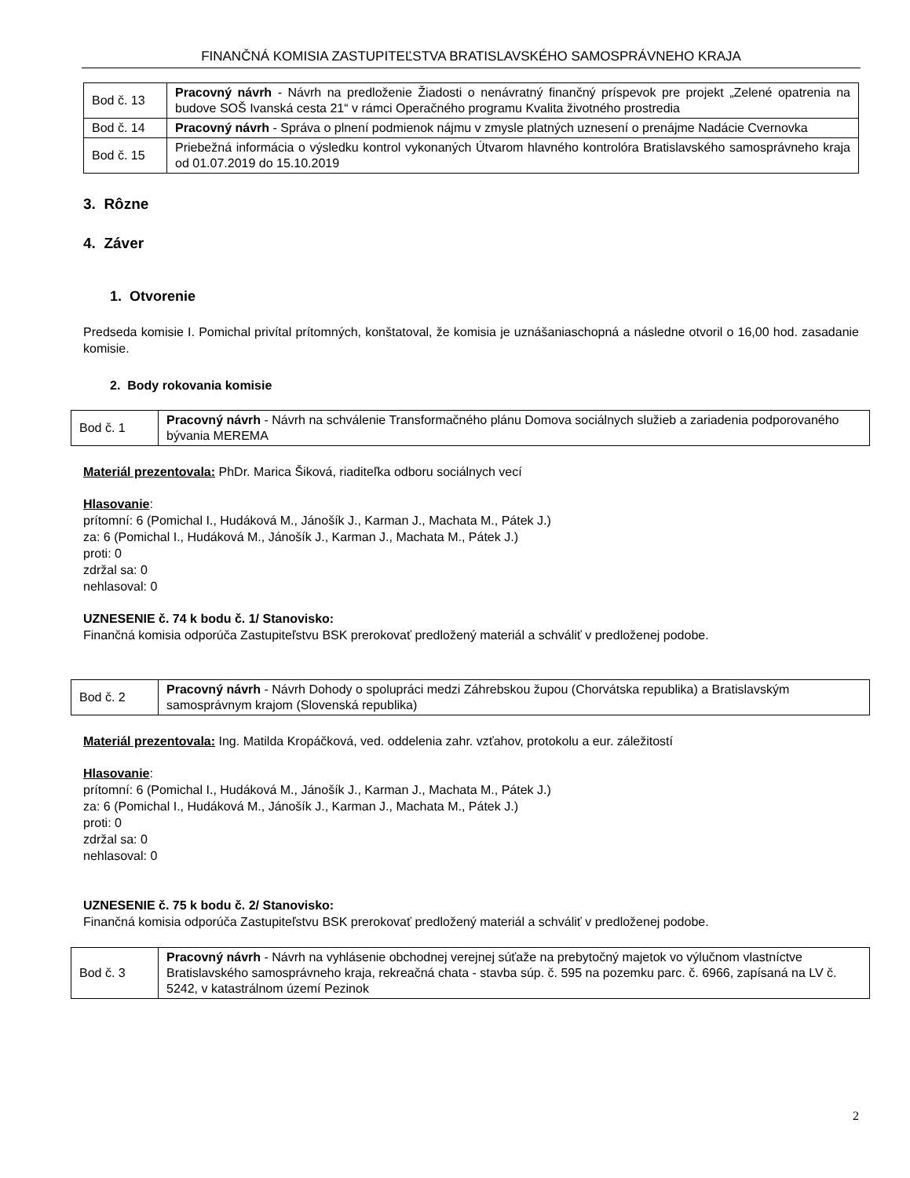FINANČNÁ KOMISIA ZASTUPITEĽSTVA BRATISLAVSKÉHO SAMOSPRÁVNEHO KRAJA
| Bod č. 13 | Pracovný návrh - Návrh na predloženie Žiadosti o nenávratný finančný príspevok pre projekt „Zelené opatrenia na budove SOŠ Ivanská cesta 21“ v rámci Operačného programu Kvalita životného prostredia |
| Bod č. 14 | Pracovný návrh - Správa o plnení podmienok nájmu v zmysle platných uznesení o prenájme Nadácie Cvernovka |
| Bod č. 15 | Priebežná informácia o výsledku kontrol vykonaných Útvarom hlavného kontrolóra Bratislavského samosprávneho kraja od 01.07.2019 do 15.10.2019 |
3. Rôzne
4. Záver
1. Otvorenie
Predseda komisie I. Pomichal privítal prítomných, konštatoval, že komisia je uznášaniaschopná a následne otvoril o 16,00 hod. zasadanie komisie.
2. Body rokovania komisie
| Bod č. 1 | Pracovný návrh - Návrh na schválenie Transformačného plánu Domova sociálnych služieb a zariadenia podporovaného bývania MEREMA |
Materiál prezentovala: PhDr. Marica Šiková, riaditeľka odboru sociálnych vecí
Hlasovanie:
prítomní: 6 (Pomichal I., Hudáková M., Jánošík J., Karman J., Machata M., Pátek J.)
za: 6 (Pomichal I., Hudáková M., Jánošík J., Karman J., Machata M., Pátek J.)
proti: 0
zdržal sa: 0
nehlasoval: 0
UZNESENIE č. 74 k bodu č. 1/ Stanovisko:
Finančná komisia odporúča Zastupiteľstvu BSK prerokovať predložený materiál a schváliť v predloženej podobe.
| Bod č. 2 | Pracovný návrh - Návrh Dohody o spolupráci medzi Záhrebskou župou (Chorvátska republika) a Bratislavským samosprávnym krajom (Slovenská republika) |
Materiál prezentovala: Ing. Matilda Kropáčková, ved. oddelenia zahr. vzťahov, protokolu a eur. záležitostí
Hlasovanie:
prítomní: 6 (Pomichal I., Hudáková M., Jánošík J., Karman J., Machata M., Pátek J.)
za: 6 (Pomichal I., Hudáková M., Jánošík J., Karman J., Machata M., Pátek J.)
proti: 0
zdržal sa: 0
nehlasoval: 0
UZNESENIE č. 75 k bodu č. 2/ Stanovisko:
Finančná komisia odporúča Zastupiteľstvu BSK prerokovať predložený materiál a schváliť v predloženej podobe.
| Bod č. 3 | Pracovný návrh - Návrh na vyhlásenie obchodnej verejnej súťaže na prebytočný majetok vo výlučnom vlastníctve Bratislavského samosprávneho kraja, rekreačná chata - stavba súp. č. 595 na pozemku parc. č. 6966, zapísaná na LV č. 5242, v katastrálnom území Pezinok |
2